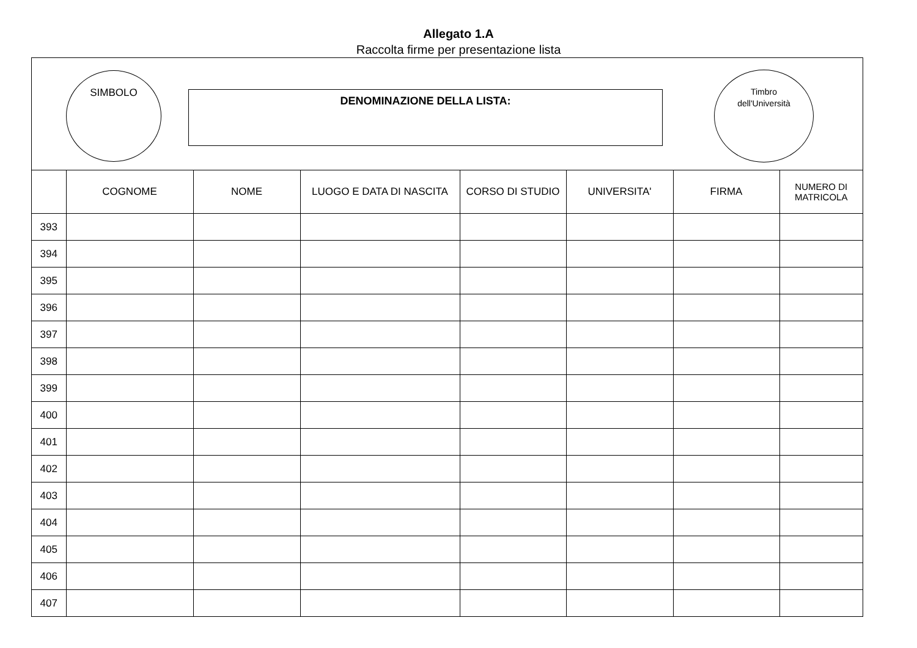Allegato 1.A
Raccolta firme per presentazione lista
SIMBOLO
DENOMINAZIONE DELLA LISTA:
Timbro
dell'Università
| | COGNOME | NOME | LUOGO E DATA DI NASCITA | CORSO DI STUDIO | UNIVERSITA' | FIRMA | NUMERO DI MATRICOLA |
| --- | --- | --- | --- | --- | --- | --- | --- |
| 393 | | | | | | | |
| 394 | | | | | | | |
| 395 | | | | | | | |
| 396 | | | | | | | |
| 397 | | | | | | | |
| 398 | | | | | | | |
| 399 | | | | | | | |
| 400 | | | | | | | |
| 401 | | | | | | | |
| 402 | | | | | | | |
| 403 | | | | | | | |
| 404 | | | | | | | |
| 405 | | | | | | | |
| 406 | | | | | | | |
| 407 | | | | | | | |